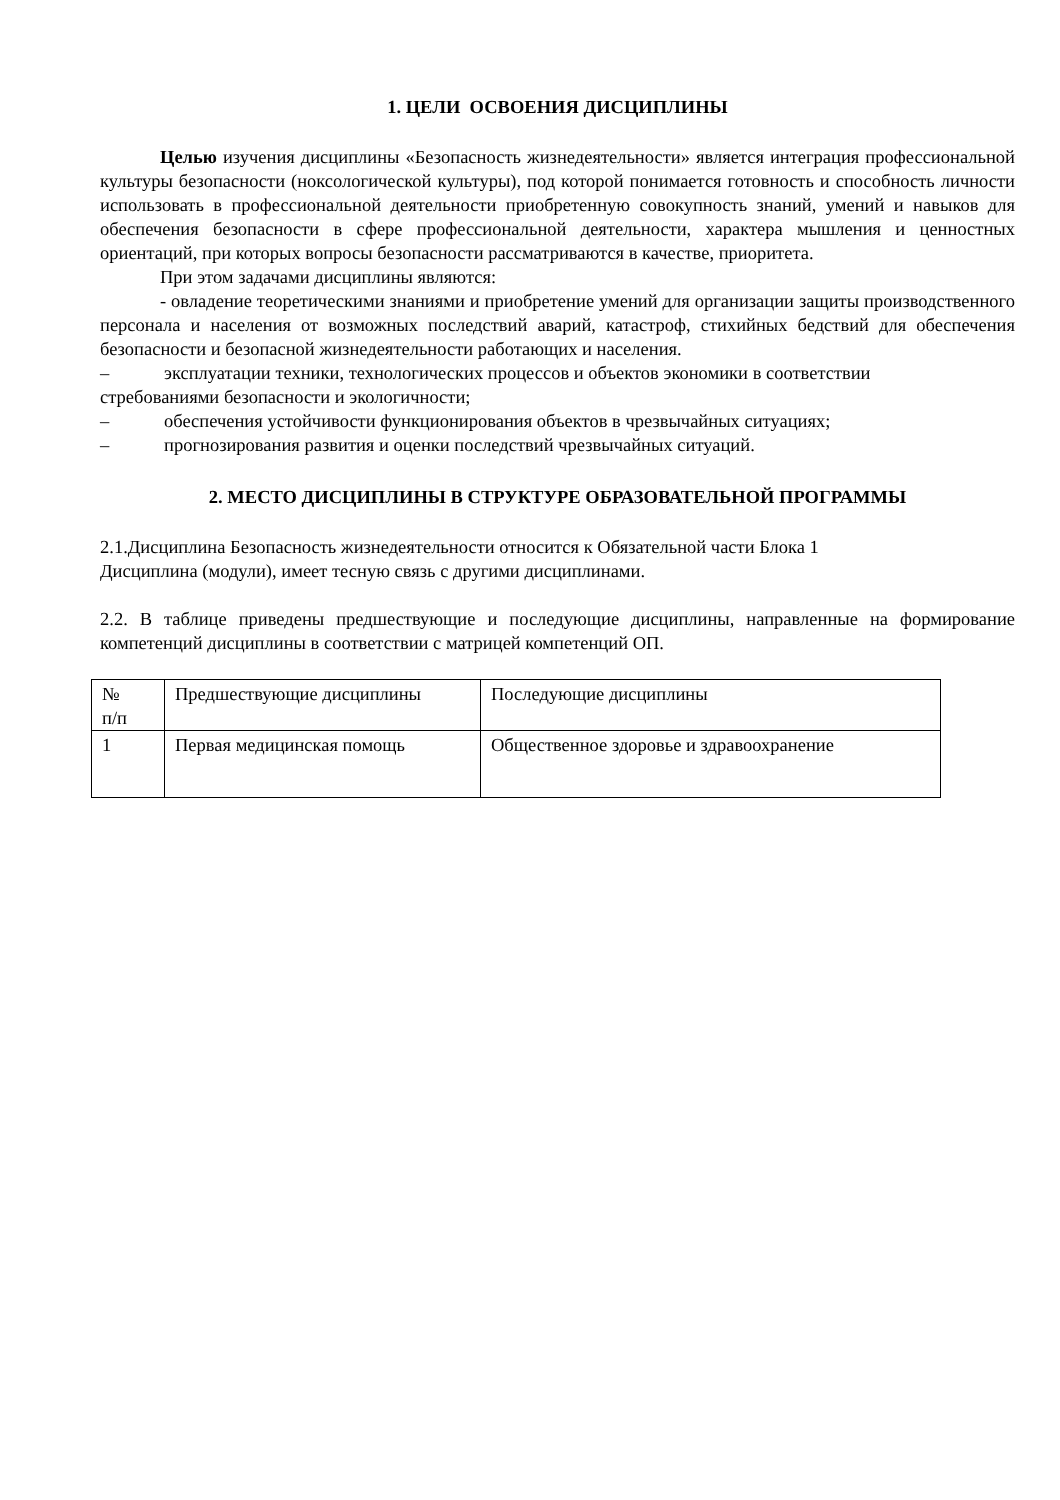1. ЦЕЛИ ОСВОЕНИЯ ДИСЦИПЛИНЫ
Целью изучения дисциплины «Безопасность жизнедеятельности» является интеграция профессиональной культуры безопасности (ноксологической культуры), под которой понимается готовность и способность личности использовать в профессиональной деятельности приобретенную совокупность знаний, умений и навыков для обеспечения безопасности в сфере профессиональной деятельности, характера мышления и ценностных ориентаций, при которых вопросы безопасности рассматриваются в качестве, приоритета.
При этом задачами дисциплины являются:
- овладение теоретическими знаниями и приобретение умений для организации защиты производственного персонала и населения от возможных последствий аварий, катастроф, стихийных бедствий для обеспечения безопасности и безопасной жизнедеятельности работающих и населения.
– эксплуатации техники, технологических процессов и объектов экономики в соответствии
стребованиями безопасности и экологичности;
– обеспечения устойчивости функционирования объектов в чрезвычайных ситуациях;
– прогнозирования развития и оценки последствий чрезвычайных ситуаций.
2. МЕСТО ДИСЦИПЛИНЫ В СТРУКТУРЕ ОБРАЗОВАТЕЛЬНОЙ ПРОГРАММЫ
2.1.Дисциплина Безопасность жизнедеятельности относится к Обязательной части Блока 1
Дисциплина (модули), имеет тесную связь с другими дисциплинами.
2.2. В таблице приведены предшествующие и последующие дисциплины, направленные на формирование компетенций дисциплины в соответствии с матрицей компетенций ОП.
| № п/п | Предшествующие дисциплины | Последующие дисциплины |
| 1 | Первая медицинская помощь | Общественное здоровье и здравоохранение |